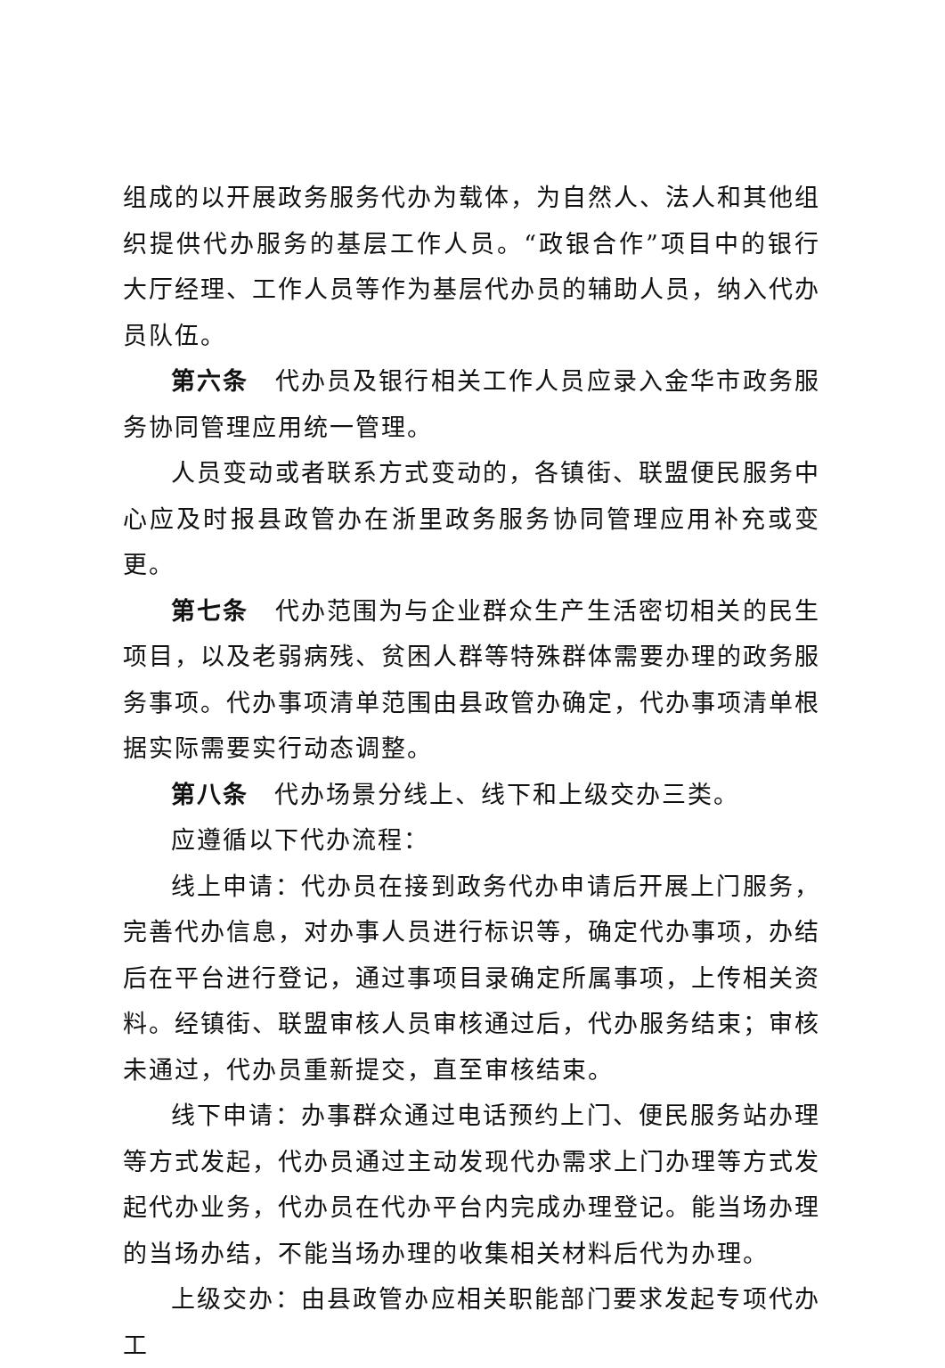组成的以开展政务服务代办为载体，为自然人、法人和其他组织提供代办服务的基层工作人员。“政银合作”项目中的银行大厅经理、工作人员等作为基层代办员的辅助人员，纳入代办员队伍。
第六条　代办员及银行相关工作人员应录入金华市政务服务协同管理应用统一管理。
人员变动或者联系方式变动的，各镇街、联盟便民服务中心应及时报县政管办在浙里政务服务协同管理应用补充或变更。
第七条　代办范围为与企业群众生产生活密切相关的民生项目，以及老弱病残、贫困人群等特殊群体需要办理的政务服务事项。代办事项清单范围由县政管办确定，代办事项清单根据实际需要实行动态调整。
第八条　代办场景分线上、线下和上级交办三类。
应遵循以下代办流程：
线上申请：代办员在接到政务代办申请后开展上门服务，完善代办信息，对办事人员进行标识等，确定代办事项，办结后在平台进行登记，通过事项目录确定所属事项，上传相关资料。经镇街、联盟审核人员审核通过后，代办服务结束；审核未通过，代办员重新提交，直至审核结束。
线下申请：办事群众通过电话预约上门、便民服务站办理等方式发起，代办员通过主动发现代办需求上门办理等方式发起代办业务，代办员在代办平台内完成办理登记。能当场办理的当场办结，不能当场办理的收集相关材料后代为办理。
上级交办：由县政管办应相关职能部门要求发起专项代办工